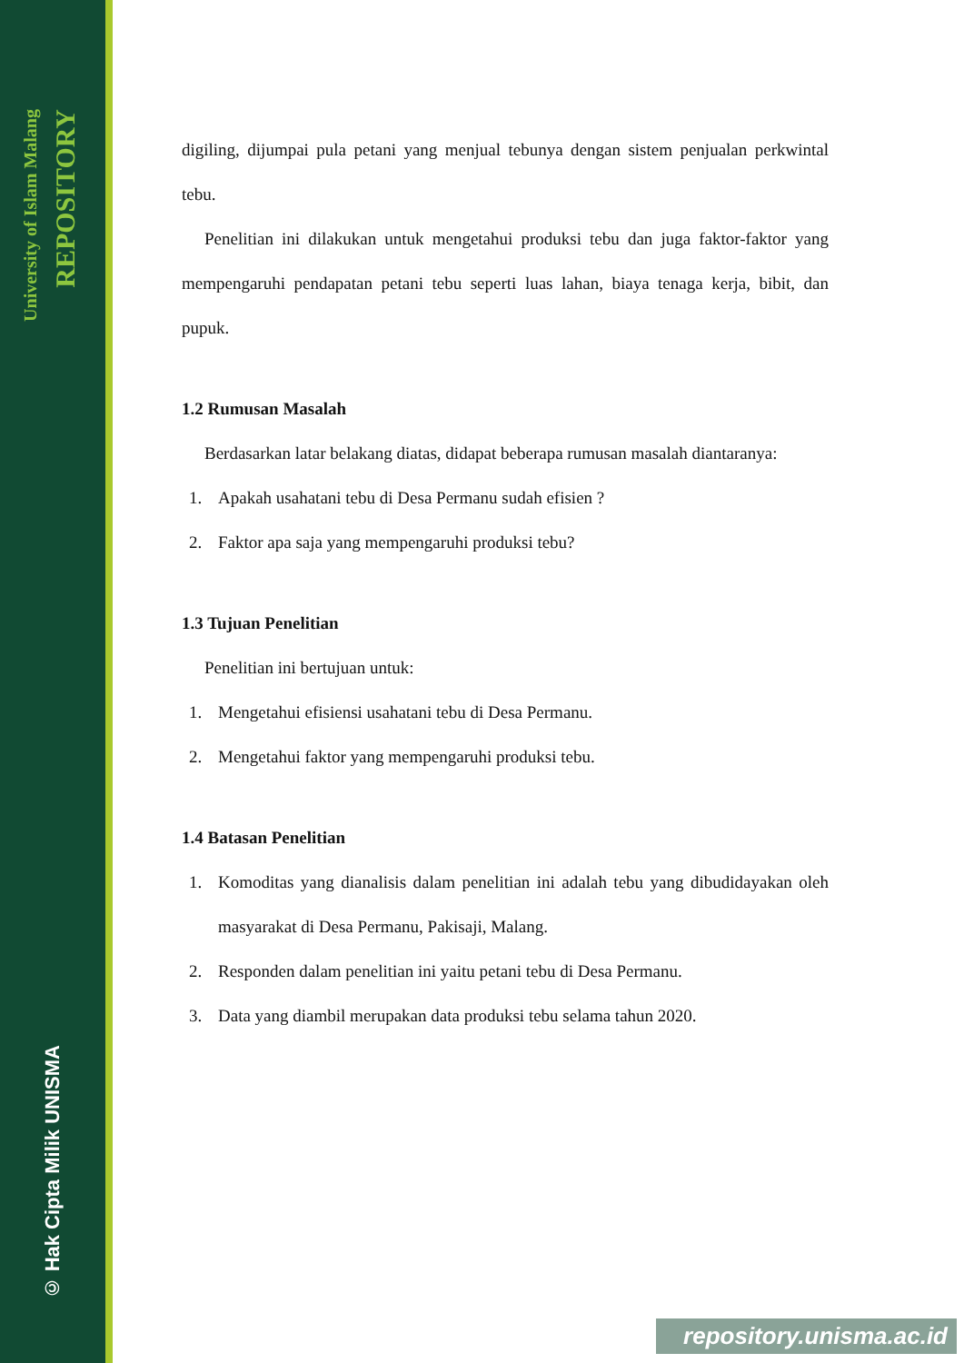University of Islam Malang
REPOSITORY
© Hak Cipta Milik UNISMA
digiling, dijumpai pula petani yang menjual tebunya dengan sistem penjualan perkwintal tebu.
Penelitian ini dilakukan untuk mengetahui produksi tebu dan juga faktor-faktor yang mempengaruhi pendapatan petani tebu seperti luas lahan, biaya tenaga kerja, bibit, dan pupuk.
1.2 Rumusan Masalah
Berdasarkan latar belakang diatas, didapat beberapa rumusan masalah diantaranya:
1. Apakah usahatani tebu di Desa Permanu sudah efisien ?
2. Faktor apa saja yang mempengaruhi produksi tebu?
1.3 Tujuan Penelitian
Penelitian ini bertujuan untuk:
1. Mengetahui efisiensi usahatani tebu di Desa Permanu.
2. Mengetahui faktor yang mempengaruhi produksi tebu.
1.4 Batasan Penelitian
1. Komoditas yang dianalisis dalam penelitian ini adalah tebu yang dibudidayakan oleh masyarakat di Desa Permanu, Pakisaji, Malang.
2. Responden dalam penelitian ini yaitu petani tebu di Desa Permanu.
3. Data yang diambil merupakan data produksi tebu selama tahun 2020.
repository.unisma.ac.id